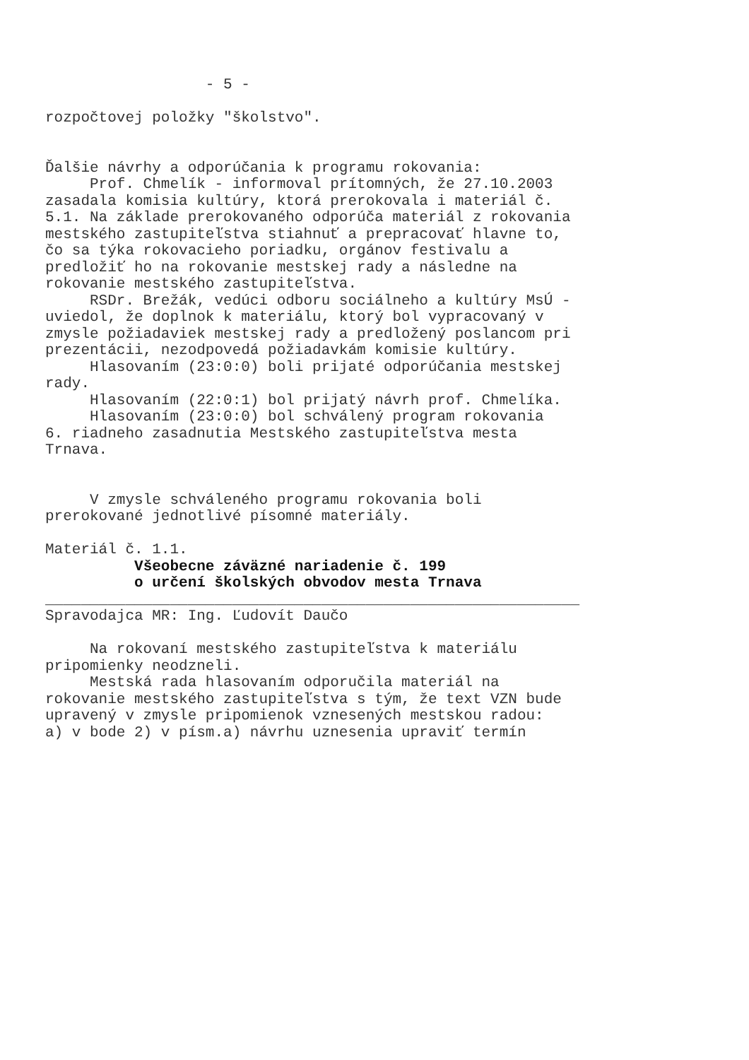- 5 - rozpočtovej položky "školstvo". Ďalšie návrhy a odporúčania k programu rokovania: Prof. Chmelík - informoval prítomných, že 27.10.2003 zasadala komisia kultúry, ktorá prerokovala i materiál č. 5.1. Na základe prerokovaného odporúča materiál z rokovania mestského zastupiteľstva stiahnuť a prepracovať hlavne to, čo sa týka rokovacieho poriadku, orgánov festivalu a predložiť ho na rokovanie mestskej rady a následne na rokovanie mestského zastupiteľstva. RSDr. Brežák, vedúci odboru sociálneho a kultúry MsÚ - uviedol, že doplnok k materiálu, ktorý bol vypracovaný v zmysle požiadaviek mestskej rady a predložený poslancom pri prezentácii, nezodpovedá požiadavkám komisie kultúry. Hlasovaním (23:0:0) boli prijaté odporúčania mestskej rady. Hlasovaním (22:0:1) bol prijatý návrh prof. Chmelíka. Hlasovaním (23:0:0) bol schválený program rokovania 6. riadneho zasadnutia Mestského zastupiteľstva mesta Trnava. V zmysle schváleného programu rokovania boli prerokované jednotlivé písomné materiály. Materiál č. 1.1. Všeobecne záväzné nariadenie č. 199 o určení školských obvodov mesta Trnava ____________________________________________________________ Spravodajca MR: Ing. Ľudovít Daučo Na rokovaní mestského zastupiteľstva k materiálu pripomienky neodzneli. Mestská rada hlasovaním odporučila materiál na rokovanie mestského zastupiteľstva s tým, že text VZN bude upravený v zmysle pripomienok vznesených mestskou radou: a) v bode 2) v písm.a) návrhu uznesenia upraviť termín